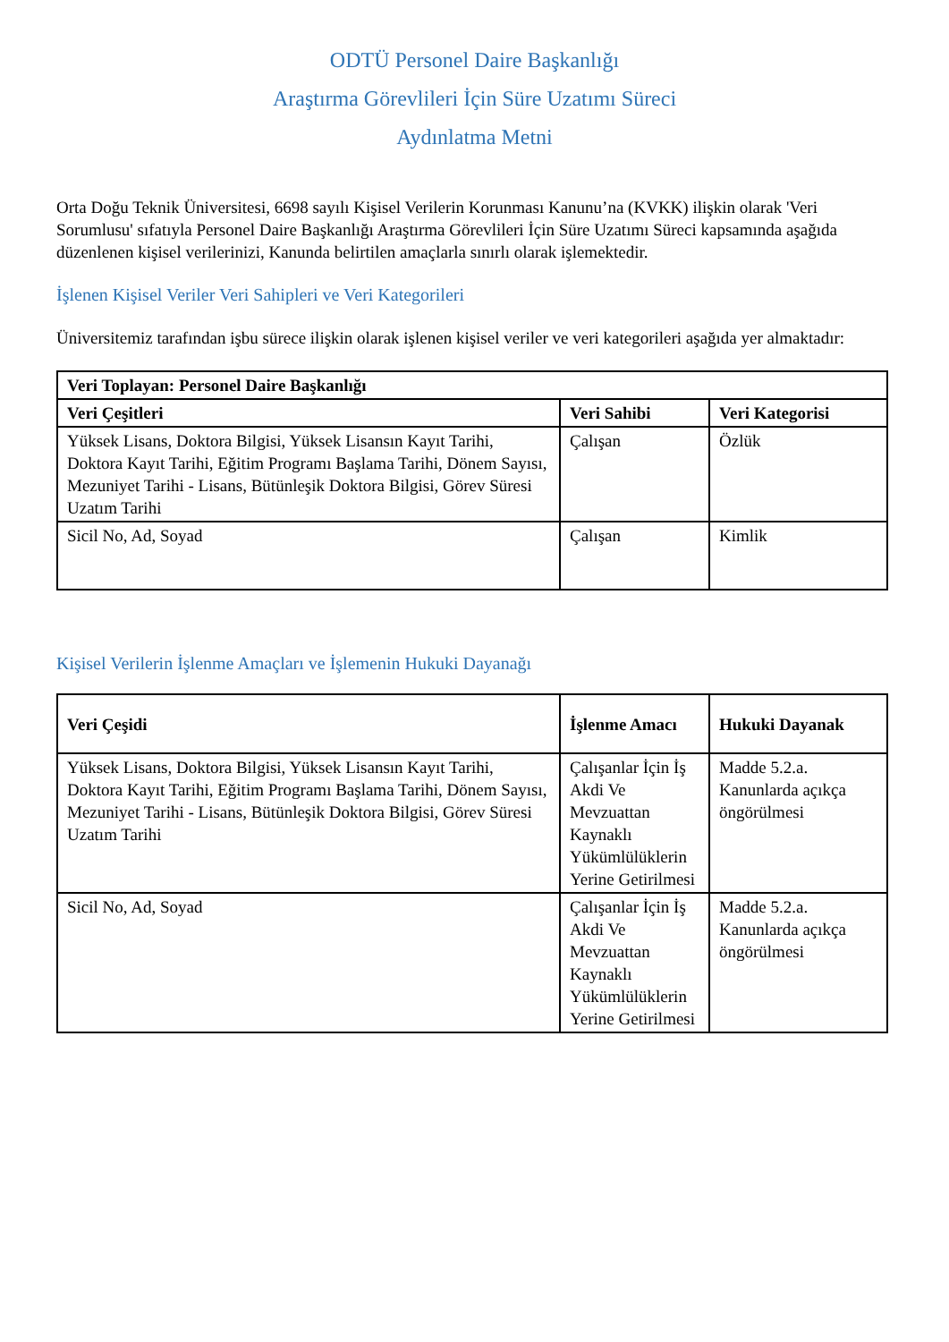ODTÜ Personel Daire Başkanlığı
Araştırma Görevlileri İçin Süre Uzatımı Süreci
Aydınlatma Metni
Orta Doğu Teknik Üniversitesi, 6698 sayılı Kişisel Verilerin Korunması Kanunu’na (KVKK) ilişkin olarak 'Veri Sorumlusu' sıfatıyla Personel Daire Başkanlığı Araştırma Görevlileri İçin Süre Uzatımı Süreci kapsamında aşağıda düzenlenen kişisel verilerinizi, Kanunda belirtilen amaçlarla sınırlı olarak işlemektedir.
İşlenen Kişisel Veriler Veri Sahipleri ve Veri Kategorileri
Üniversitemiz tarafından işbu sürece ilişkin olarak işlenen kişisel veriler ve veri kategorileri aşağıda yer almaktadır:
| Veri Toplayan: Personel Daire Başkanlığı | | |
| --- | --- | --- |
| Veri Çeşitleri | Veri Sahibi | Veri Kategorisi |
| Yüksek Lisans, Doktora Bilgisi, Yüksek Lisansın Kayıt Tarihi, Doktora Kayıt Tarihi, Eğitim Programı Başlama Tarihi, Dönem Sayısı, Mezuniyet Tarihi - Lisans, Bütünleşik Doktora Bilgisi, Görev Süresi Uzatım Tarihi | Çalışan | Özlük |
| Sicil No, Ad, Soyad | Çalışan | Kimlik |
Kişisel Verilerin İşlenme Amaçları ve İşlemenin Hukuki Dayanağı
| Veri Çeşidi | İşlenme Amacı | Hukuki Dayanak |
| --- | --- | --- |
| Yüksek Lisans, Doktora Bilgisi, Yüksek Lisansın Kayıt Tarihi, Doktora Kayıt Tarihi, Eğitim Programı Başlama Tarihi, Dönem Sayısı, Mezuniyet Tarihi - Lisans, Bütünleşik Doktora Bilgisi, Görev Süresi Uzatım Tarihi | Çalışanlar İçin İş Akdi Ve Mevzuattan Kaynaklı Yükümlülüklerin Yerine Getirilmesi | Madde 5.2.a. Kanunlarda açıkça öngörülmesi |
| Sicil No, Ad, Soyad | Çalışanlar İçin İş Akdi Ve Mevzuattan Kaynaklı Yükümlülüklerin Yerine Getirilmesi | Madde 5.2.a. Kanunlarda açıkça öngörülmesi |